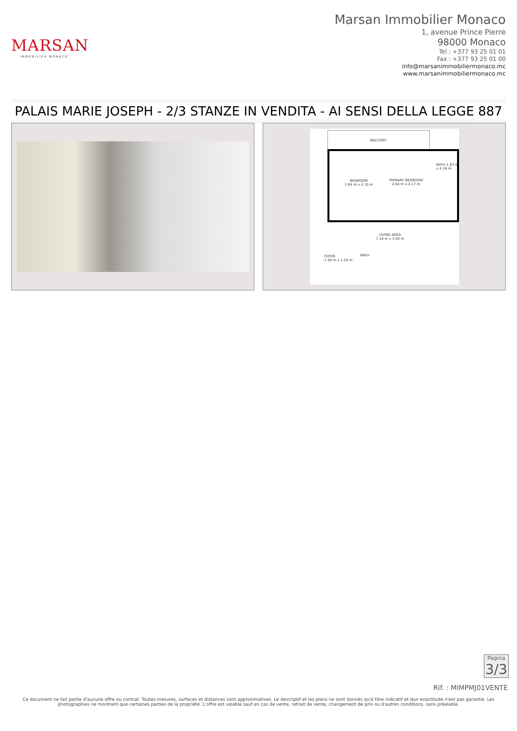MARSAN
IMMOBILIER MONACO
Marsan Immobilier Monaco
1, avenue Prince Pierre
98000 Monaco
Tel : +377 93 25 01 01
Fax : +377 93 25 01 00
info@marsanimmobiliermonaco.mc
www.marsanimmobiliermonaco.mc
PALAIS MARIE JOSEPH - 2/3 STANZE IN VENDITA - AI SENSI DELLA LEGGE 887
BALCONY
BEDROOM
3.64 m x 4.19 m
PRIMARY BEDROOM
2.64 m x 4.17 m
BATH 1.63 m x 4.16 m
LIVING AREA
7.16 m x 3.50 m
FOYER
1.94 m x 1.29 m
BATH
Pagina
3/3
Rif. : MIMPMJ01VENTE
Ce document ne fait partie d'aucune offre ou contrat. Toutes mesures, surfaces et distances sont approximatives. Le descriptif et les plans ne sont donnés qu'à titre indicatif et leur exactitude n'est pas garantie. Les photographies ne montrent que certaines parties de la propriété. L'offre est valable sauf en cas de vente, retrait de vente, changement de prix ou d'autres conditions, sans préalable.